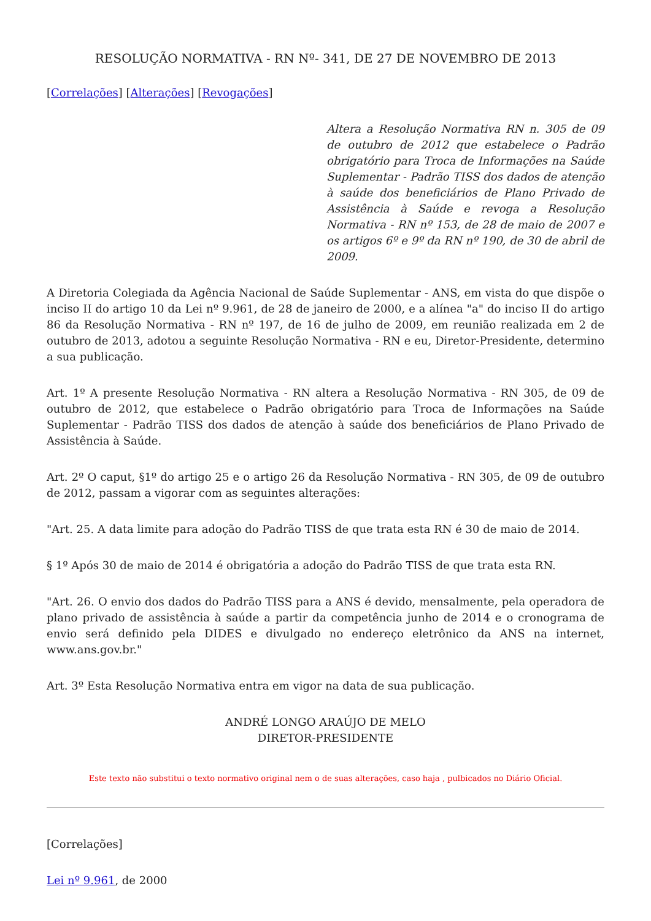RESOLUÇÃO NORMATIVA - RN Nº- 341, DE 27 DE NOVEMBRO DE 2013
[Correlações] [Alterações] [Revogações]
Altera a Resolução Normativa RN n. 305 de 09 de outubro de 2012 que estabelece o Padrão obrigatório para Troca de Informações na Saúde Suplementar - Padrão TISS dos dados de atenção à saúde dos beneficiários de Plano Privado de Assistência à Saúde e revoga a Resolução Normativa - RN nº 153, de 28 de maio de 2007 e os artigos 6º e 9º da RN nº 190, de 30 de abril de 2009.
A Diretoria Colegiada da Agência Nacional de Saúde Suplementar - ANS, em vista do que dispõe o inciso II do artigo 10 da Lei nº 9.961, de 28 de janeiro de 2000, e a alínea "a" do inciso II do artigo 86 da Resolução Normativa - RN nº 197, de 16 de julho de 2009, em reunião realizada em 2 de outubro de 2013, adotou a seguinte Resolução Normativa - RN e eu, Diretor-Presidente, determino a sua publicação.
Art. 1º A presente Resolução Normativa - RN altera a Resolução Normativa - RN 305, de 09 de outubro de 2012, que estabelece o Padrão obrigatório para Troca de Informações na Saúde Suplementar - Padrão TISS dos dados de atenção à saúde dos beneficiários de Plano Privado de Assistência à Saúde.
Art. 2º O caput, §1º do artigo 25 e o artigo 26 da Resolução Normativa - RN 305, de 09 de outubro de 2012, passam a vigorar com as seguintes alterações:
"Art. 25. A data limite para adoção do Padrão TISS de que trata esta RN é 30 de maio de 2014.
§ 1º Após 30 de maio de 2014 é obrigatória a adoção do Padrão TISS de que trata esta RN.
"Art. 26. O envio dos dados do Padrão TISS para a ANS é devido, mensalmente, pela operadora de plano privado de assistência à saúde a partir da competência junho de 2014 e o cronograma de envio será definido pela DIDES e divulgado no endereço eletrônico da ANS na internet, www.ans.gov.br."
Art. 3º Esta Resolução Normativa entra em vigor na data de sua publicação.
ANDRÉ LONGO ARAÚJO DE MELO
DIRETOR-PRESIDENTE
Este texto não substitui o texto normativo original nem o de suas alterações, caso haja , pulbicados no Diário Oficial.
[Correlações]
Lei nº 9.961, de 2000